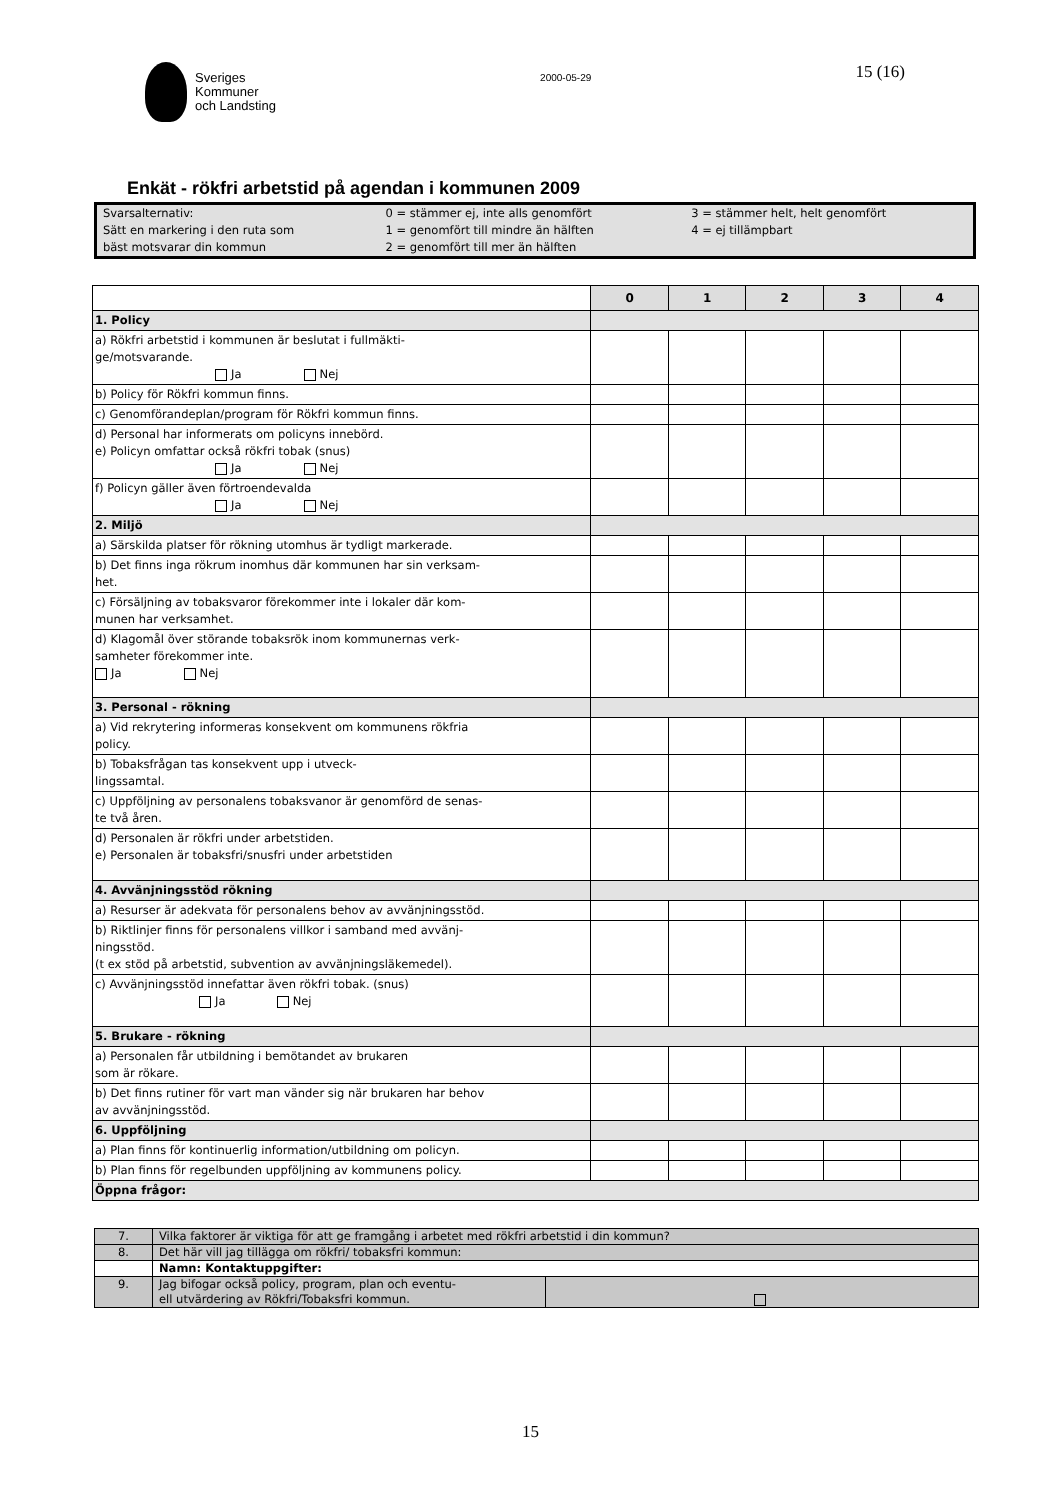Sveriges
Kommuner
och Landsting
2000-05-29
15 (16)
Enkät - rökfri arbetstid på agendan i kommunen 2009
| Svarsalternativ: Sätt en markering i den ruta som bäst motsvarar din kommun | 0 = stämmer ej, inte alls genomfört 1 = genomfört till mindre än hälften 2 = genomfört till mer än hälften | 3 = stämmer helt, helt genomfört 4 = ej tillämpbart |
| | 0 | 1 | 2 | 3 | 4 |
| 1. Policy | | | | | |
| a) Rökfri arbetstid i kommunen är beslutat i fullmäkti- ge/motsvarande. Ja Nej | | | | | |
| b) Policy för Rökfri kommun finns. | | | | | |
| c) Genomförandeplan/program för Rökfri kommun finns. | | | | | |
| d) Personal har informerats om policyns innebörd. e) Policyn omfattar också rökfri tobak (snus) Ja Nej | | | | | |
| f) Policyn gäller även förtroendevalda Ja Nej | | | | | |
| 2. Miljö | | | | | |
| a) Särskilda platser för rökning utomhus är tydligt markerade. | | | | | |
| b) Det finns inga rökrum inomhus där kommunen har sin verksam- het. | | | | | |
| c) Försäljning av tobaksvaror förekommer inte i lokaler där kom- munen har verksamhet. | | | | | |
| d) Klagomål över störande tobaksrök inom kommunernas verk- samheter förekommer inte. Ja Nej | | | | | |
| 3. Personal - rökning | | | | | |
| a) Vid rekrytering informeras konsekvent om kommunens rökfria policy. | | | | | |
| b) Tobaksfrågan tas konsekvent upp i utveck- lingssamtal. | | | | | |
| c) Uppföljning av personalens tobaksvanor är genomförd de senas- te två åren. | | | | | |
| d) Personalen är rökfri under arbetstiden. e) Personalen är tobaksfri/snusfri under arbetstiden | | | | | |
| 4. Avvänjningsstöd rökning | | | | | |
| a) Resurser är adekvata för personalens behov av avvänjningsstöd. | | | | | |
| b) Riktlinjer finns för personalens villkor i samband med avvänj- ningsstöd. (t ex stöd på arbetstid, subvention av avvänjningsläkemedel). | | | | | |
| c) Avvänjningsstöd innefattar även rökfri tobak. (snus) Ja Nej | | | | | |
| 5. Brukare - rökning | | | | | |
| a) Personalen får utbildning i bemötandet av brukaren som är rökare. | | | | | |
| b) Det finns rutiner för vart man vänder sig när brukaren har behov av avvänjningsstöd. | | | | | |
| 6. Uppföljning | | | | | |
| a) Plan finns för kontinuerlig information/utbildning om policyn. | | | | | |
| b) Plan finns för regelbunden uppföljning av kommunens policy. | | | | | |
| Öppna frågor: | | | | | |
| 7. | Vilka faktorer är viktiga för att ge framgång i arbetet med rökfri arbetstid i din kommun? | |
| 8. | Det här vill jag tillägga om rökfri/ tobaksfri kommun: | |
| | Namn: Kontaktuppgifter: | |
| 9. | Jag bifogar också policy, program, plan och eventu- ell utvärdering av Rökfri/Tobaksfri kommun. | |
15